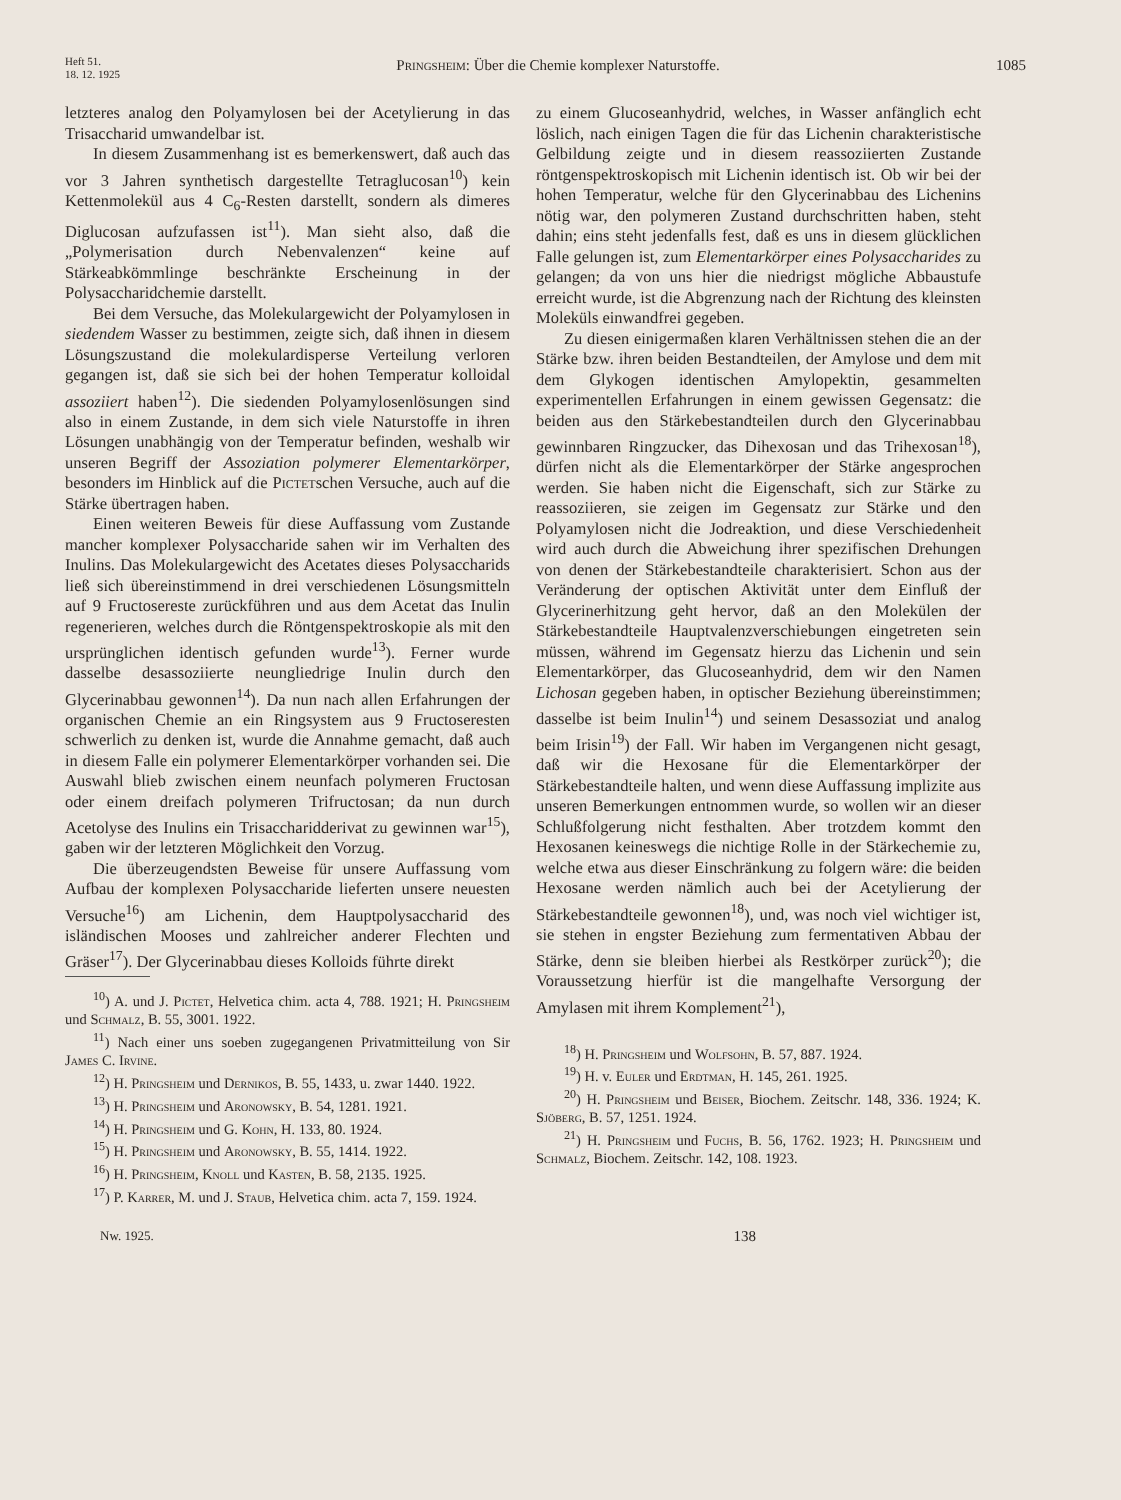Heft 51.
18. 12. 1925
Pringsheim: Über die Chemie komplexer Naturstoffe.
1085
letzteres analog den Polyamylosen bei der Acetylierung in das Trisaccharid umwandelbar ist.
In diesem Zusammenhang ist es bemerkenswert, daß auch das vor 3 Jahren synthetisch dargestellte Tetraglucosan<sup>10</sup>) kein Kettenmolekül aus 4 C<sub>6</sub>-Resten darstellt, sondern als dimeres Diglucosan aufzufassen ist<sup>11</sup>). Man sieht also, daß die „Polymerisation durch Nebenvalenzen“ keine auf Stärkeabkömmlinge beschränkte Erscheinung in der Polysaccharidchemie darstellt.
Bei dem Versuche, das Molekulargewicht der Polyamylosen in siedendem Wasser zu bestimmen, zeigte sich, daß ihnen in diesem Lösungszustand die molekulardisperse Verteilung verloren gegangen ist, daß sie sich bei der hohen Temperatur kolloidal assoziiert haben<sup>12</sup>). Die siedenden Polyamylosenlösungen sind also in einem Zustande, in dem sich viele Naturstoffe in ihren Lösungen unabhängig von der Temperatur befinden, weshalb wir unseren Begriff der Assoziation polymerer Elementarkörper, besonders im Hinblick auf die Pictetschen Versuche, auch auf die Stärke übertragen haben.
Einen weiteren Beweis für diese Auffassung vom Zustande mancher komplexer Polysaccharide sahen wir im Verhalten des Inulins. Das Molekulargewicht des Acetates dieses Polysaccharids ließ sich übereinstimmend in drei verschiedenen Lösungsmitteln auf 9 Fructosereste zurückführen und aus dem Acetat das Inulin regenerieren, welches durch die Röntgenspektroskopie als mit den ursprünglichen identisch gefunden wurde<sup>13</sup>). Ferner wurde dasselbe desassoziierte neungliedrige Inulin durch den Glycerinabbau gewonnen<sup>14</sup>). Da nun nach allen Erfahrungen der organischen Chemie an ein Ringsystem aus 9 Fructoseresten schwerlich zu denken ist, wurde die Annahme gemacht, daß auch in diesem Falle ein polymerer Elementarkörper vorhanden sei. Die Auswahl blieb zwischen einem neunfach polymeren Fructosan oder einem dreifach polymeren Trifructosan; da nun durch Acetolyse des Inulins ein Trisaccharidderivat zu gewinnen war<sup>15</sup>), gaben wir der letzteren Möglichkeit den Vorzug.
Die überzeugendsten Beweise für unsere Auffassung vom Aufbau der komplexen Polysaccharide lieferten unsere neuesten Versuche<sup>16</sup>) am Lichenin, dem Hauptpolysaccharid des isländischen Mooses und zahlreicher anderer Flechten und Gräser<sup>17</sup>). Der Glycerinabbau dieses Kolloids führte direkt
<sup>10</sup>) A. und J. Pictet, Helvetica chim. acta 4, 788. 1921; H. Pringsheim und Schmalz, B. 55, 3001. 1922.
<sup>11</sup>) Nach einer uns soeben zugegangenen Privatmitteilung von Sir James C. Irvine.
<sup>12</sup>) H. Pringsheim und Dernikos, B. 55, 1433, u. zwar 1440. 1922.
<sup>13</sup>) H. Pringsheim und Aronowsky, B. 54, 1281. 1921.
<sup>14</sup>) H. Pringsheim und G. Kohn, H. 133, 80. 1924.
<sup>15</sup>) H. Pringsheim und Aronowsky, B. 55, 1414. 1922.
<sup>16</sup>) H. Pringsheim, Knoll und Kasten, B. 58, 2135. 1925.
<sup>17</sup>) P. Karrer, M. und J. Staub, Helvetica chim. acta 7, 159. 1924.
zu einem Glucoseanhydrid, welches, in Wasser anfänglich echt löslich, nach einigen Tagen die für das Lichenin charakteristische Gelbildung zeigte und in diesem reassoziierten Zustande röntgenspektroskopisch mit Lichenin identisch ist. Ob wir bei der hohen Temperatur, welche für den Glycerinabbau des Lichenins nötig war, den polymeren Zustand durchschritten haben, steht dahin; eins steht jedenfalls fest, daß es uns in diesem glücklichen Falle gelungen ist, zum Elementarkörper eines Polysaccharides zu gelangen; da von uns hier die niedrigst mögliche Abbaustufe erreicht wurde, ist die Abgrenzung nach der Richtung des kleinsten Moleküls einwandfrei gegeben.
Zu diesen einigermaßen klaren Verhältnissen stehen die an der Stärke bzw. ihren beiden Bestandteilen, der Amylose und dem mit dem Glykogen identischen Amylopektin, gesammelten experimentellen Erfahrungen in einem gewissen Gegensatz: die beiden aus den Stärkebestandteilen durch den Glycerinabbau gewinnbaren Ringzucker, das Dihexosan und das Trihexosan<sup>18</sup>), dürfen nicht als die Elementarkörper der Stärke angesprochen werden. Sie haben nicht die Eigenschaft, sich zur Stärke zu reassoziieren, sie zeigen im Gegensatz zur Stärke und den Polyamylosen nicht die Jodreaktion, und diese Verschiedenheit wird auch durch die Abweichung ihrer spezifischen Drehungen von denen der Stärkebestandteile charakterisiert. Schon aus der Veränderung der optischen Aktivität unter dem Einfluß der Glycerinerhitzung geht hervor, daß an den Molekülen der Stärkebestandteile Hauptvalenzverschiebungen eingetreten sein müssen, während im Gegensatz hierzu das Lichenin und sein Elementarkörper, das Glucoseanhydrid, dem wir den Namen Lichosan gegeben haben, in optischer Beziehung übereinstimmen; dasselbe ist beim Inulin<sup>14</sup>) und seinem Desassoziat und analog beim Irisin<sup>19</sup>) der Fall. Wir haben im Vergangenen nicht gesagt, daß wir die Hexosane für die Elementarkörper der Stärkebestandteile halten, und wenn diese Auffassung implizite aus unseren Bemerkungen entnommen wurde, so wollen wir an dieser Schlußfolgerung nicht festhalten. Aber trotzdem kommt den Hexosanen keineswegs die nichtige Rolle in der Stärkechemie zu, welche etwa aus dieser Einschränkung zu folgern wäre: die beiden Hexosane werden nämlich auch bei der Acetylierung der Stärkebestandteile gewonnen<sup>18</sup>), und, was noch viel wichtiger ist, sie stehen in engster Beziehung zum fermentativen Abbau der Stärke, denn sie bleiben hierbei als Restkörper zurück<sup>20</sup>); die Voraussetzung hierfür ist die mangelhafte Versorgung der Amylasen mit ihrem Komplement<sup>21</sup>),
<sup>18</sup>) H. Pringsheim und Wolfsohn, B. 57, 887. 1924.
<sup>19</sup>) H. v. Euler und Erdtman, H. 145, 261. 1925.
<sup>20</sup>) H. Pringsheim und Beiser, Biochem. Zeitschr. 148, 336. 1924; K. Sjöberg, B. 57, 1251. 1924.
<sup>21</sup>) H. Pringsheim und Fuchs, B. 56, 1762. 1923; H. Pringsheim und Schmalz, Biochem. Zeitschr. 142, 108. 1923.
Nw. 1925. 138